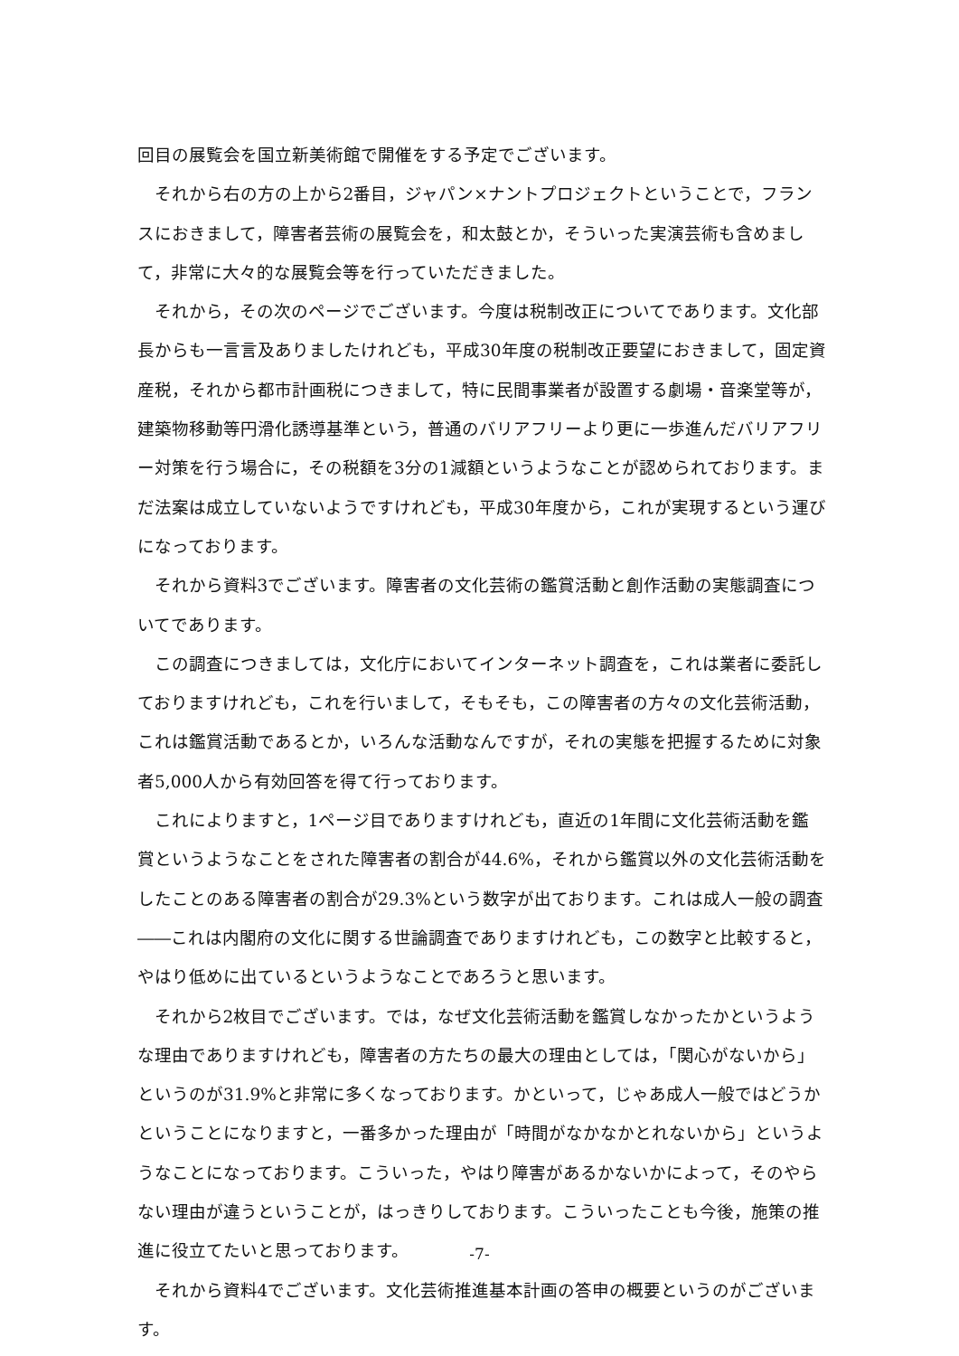回目の展覧会を国立新美術館で開催をする予定でございます。
それから右の方の上から2番目，ジャパン×ナントプロジェクトということで，フランスにおきまして，障害者芸術の展覧会を，和太鼓とか，そういった実演芸術も含めまして，非常に大々的な展覧会等を行っていただきました。
それから，その次のページでございます。今度は税制改正についてであります。文化部長からも一言言及ありましたけれども，平成30年度の税制改正要望におきまして，固定資産税，それから都市計画税につきまして，特に民間事業者が設置する劇場・音楽堂等が，建築物移動等円滑化誘導基準という，普通のバリアフリーより更に一歩進んだバリアフリー対策を行う場合に，その税額を3分の1減額というようなことが認められております。まだ法案は成立していないようですけれども，平成30年度から，これが実現するという運びになっております。
それから資料3でございます。障害者の文化芸術の鑑賞活動と創作活動の実態調査についてであります。
この調査につきましては，文化庁においてインターネット調査を，これは業者に委託しておりますけれども，これを行いまして，そもそも，この障害者の方々の文化芸術活動，これは鑑賞活動であるとか，いろんな活動なんですが，それの実態を把握するために対象者5,000人から有効回答を得て行っております。
これによりますと，1ページ目でありますけれども，直近の1年間に文化芸術活動を鑑賞というようなことをされた障害者の割合が44.6%，それから鑑賞以外の文化芸術活動をしたことのある障害者の割合が29.3%という数字が出ております。これは成人一般の調査――これは内閣府の文化に関する世論調査でありますけれども，この数字と比較すると，やはり低めに出ているというようなことであろうと思います。
それから2枚目でございます。では，なぜ文化芸術活動を鑑賞しなかったかというような理由でありますけれども，障害者の方たちの最大の理由としては，「関心がないから」というのが31.9%と非常に多くなっております。かといって，じゃあ成人一般ではどうかということになりますと，一番多かった理由が「時間がなかなかとれないから」というようなことになっております。こういった，やはり障害があるかないかによって，そのやらない理由が違うということが，はっきりしております。こういったことも今後，施策の推進に役立てたいと思っております。
それから資料4でございます。文化芸術推進基本計画の答申の概要というのがございます。
-7-